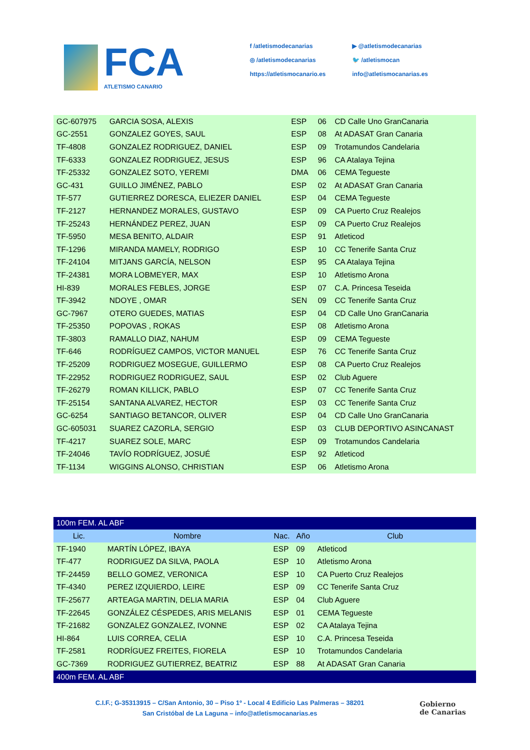FCA
ATLETISMO CANARIO
f /atletismodecanarias
▶ @atletismodecanarias
◎ /atletismodecanarias
🐦 /atletismocan
https://atletismocanario.es
info@atletismocanarias.es
| GC-607975 | GARCIA SOSA, ALEXIS | ESP | 06 | CD Calle Uno GranCanaria |
| GC-2551 | GONZALEZ GOYES, SAUL | ESP | 08 | At ADASAT Gran Canaria |
| TF-4808 | GONZALEZ RODRIGUEZ, DANIEL | ESP | 09 | Trotamundos Candelaria |
| TF-6333 | GONZALEZ RODRIGUEZ, JESUS | ESP | 96 | CA Atalaya Tejina |
| TF-25332 | GONZALEZ SOTO, YEREMI | DMA | 06 | CEMA Tegueste |
| GC-431 | GUILLO JIMÉNEZ, PABLO | ESP | 02 | At ADASAT Gran Canaria |
| TF-577 | GUTIERREZ DORESCA, ELIEZER DANIEL | ESP | 04 | CEMA Tegueste |
| TF-2127 | HERNANDEZ MORALES, GUSTAVO | ESP | 09 | CA Puerto Cruz Realejos |
| TF-25243 | HERNÁNDEZ PEREZ, JUAN | ESP | 09 | CA Puerto Cruz Realejos |
| TF-5950 | MESA BENITO, ALDAIR | ESP | 91 | Atleticod |
| TF-1296 | MIRANDA MAMELY, RODRIGO | ESP | 10 | CC Tenerife Santa Cruz |
| TF-24104 | MITJANS GARCÍA, NELSON | ESP | 95 | CA Atalaya Tejina |
| TF-24381 | MORA LOBMEYER, MAX | ESP | 10 | Atletismo Arona |
| HI-839 | MORALES FEBLES, JORGE | ESP | 07 | C.A. Princesa Teseida |
| TF-3942 | NDOYE , OMAR | SEN | 09 | CC Tenerife Santa Cruz |
| GC-7967 | OTERO GUEDES, MATIAS | ESP | 04 | CD Calle Uno GranCanaria |
| TF-25350 | POPOVAS , ROKAS | ESP | 08 | Atletismo Arona |
| TF-3803 | RAMALLO DIAZ, NAHUM | ESP | 09 | CEMA Tegueste |
| TF-646 | RODRÍGUEZ CAMPOS, VICTOR MANUEL | ESP | 76 | CC Tenerife Santa Cruz |
| TF-25209 | RODRIGUEZ MOSEGUE, GUILLERMO | ESP | 08 | CA Puerto Cruz Realejos |
| TF-22952 | RODRIGUEZ RODRIGUEZ, SAUL | ESP | 02 | Club Aguere |
| TF-26279 | ROMAN KILLICK, PABLO | ESP | 07 | CC Tenerife Santa Cruz |
| TF-25154 | SANTANA ALVAREZ, HECTOR | ESP | 03 | CC Tenerife Santa Cruz |
| GC-6254 | SANTIAGO BETANCOR, OLIVER | ESP | 04 | CD Calle Uno GranCanaria |
| GC-605031 | SUAREZ CAZORLA, SERGIO | ESP | 03 | CLUB DEPORTIVO ASINCANAST |
| TF-4217 | SUAREZ SOLE, MARC | ESP | 09 | Trotamundos Candelaria |
| TF-24046 | TAVÍO RODRÍGUEZ, JOSUÉ | ESP | 92 | Atleticod |
| TF-1134 | WIGGINS ALONSO, CHRISTIAN | ESP | 06 | Atletismo Arona |
| 100m FEM. AL ABF | | | | |
| Lic. | Nombre | Nac. | Año | Club |
| TF-1940 | MARTÍN LÓPEZ, IBAYA | ESP | 09 | Atleticod |
| TF-477 | RODRIGUEZ DA SILVA, PAOLA | ESP | 10 | Atletismo Arona |
| TF-24459 | BELLO GOMEZ, VERONICA | ESP | 10 | CA Puerto Cruz Realejos |
| TF-4340 | PEREZ IZQUIERDO, LEIRE | ESP | 09 | CC Tenerife Santa Cruz |
| TF-25677 | ARTEAGA MARTIN, DELIA MARIA | ESP | 04 | Club Aguere |
| TF-22645 | GONZÁLEZ CÉSPEDES, ARIS MELANIS | ESP | 01 | CEMA Tegueste |
| TF-21682 | GONZALEZ GONZALEZ, IVONNE | ESP | 02 | CA Atalaya Tejina |
| HI-864 | LUIS CORREA, CELIA | ESP | 10 | C.A. Princesa Teseida |
| TF-2581 | RODRÍGUEZ FREITES, FIORELA | ESP | 10 | Trotamundos Candelaria |
| GC-7369 | RODRIGUEZ GUTIERREZ, BEATRIZ | ESP | 88 | At ADASAT Gran Canaria |
| 400m FEM. AL ABF | | | | |
C.I.F.; G-35313915 – C/San Antonio, 30 – Piso 1º - Local 4 Edificio Las Palmeras – 38201
San Cristóbal de La Laguna – info@atletismocanarias.es
Gobierno
de Canarias